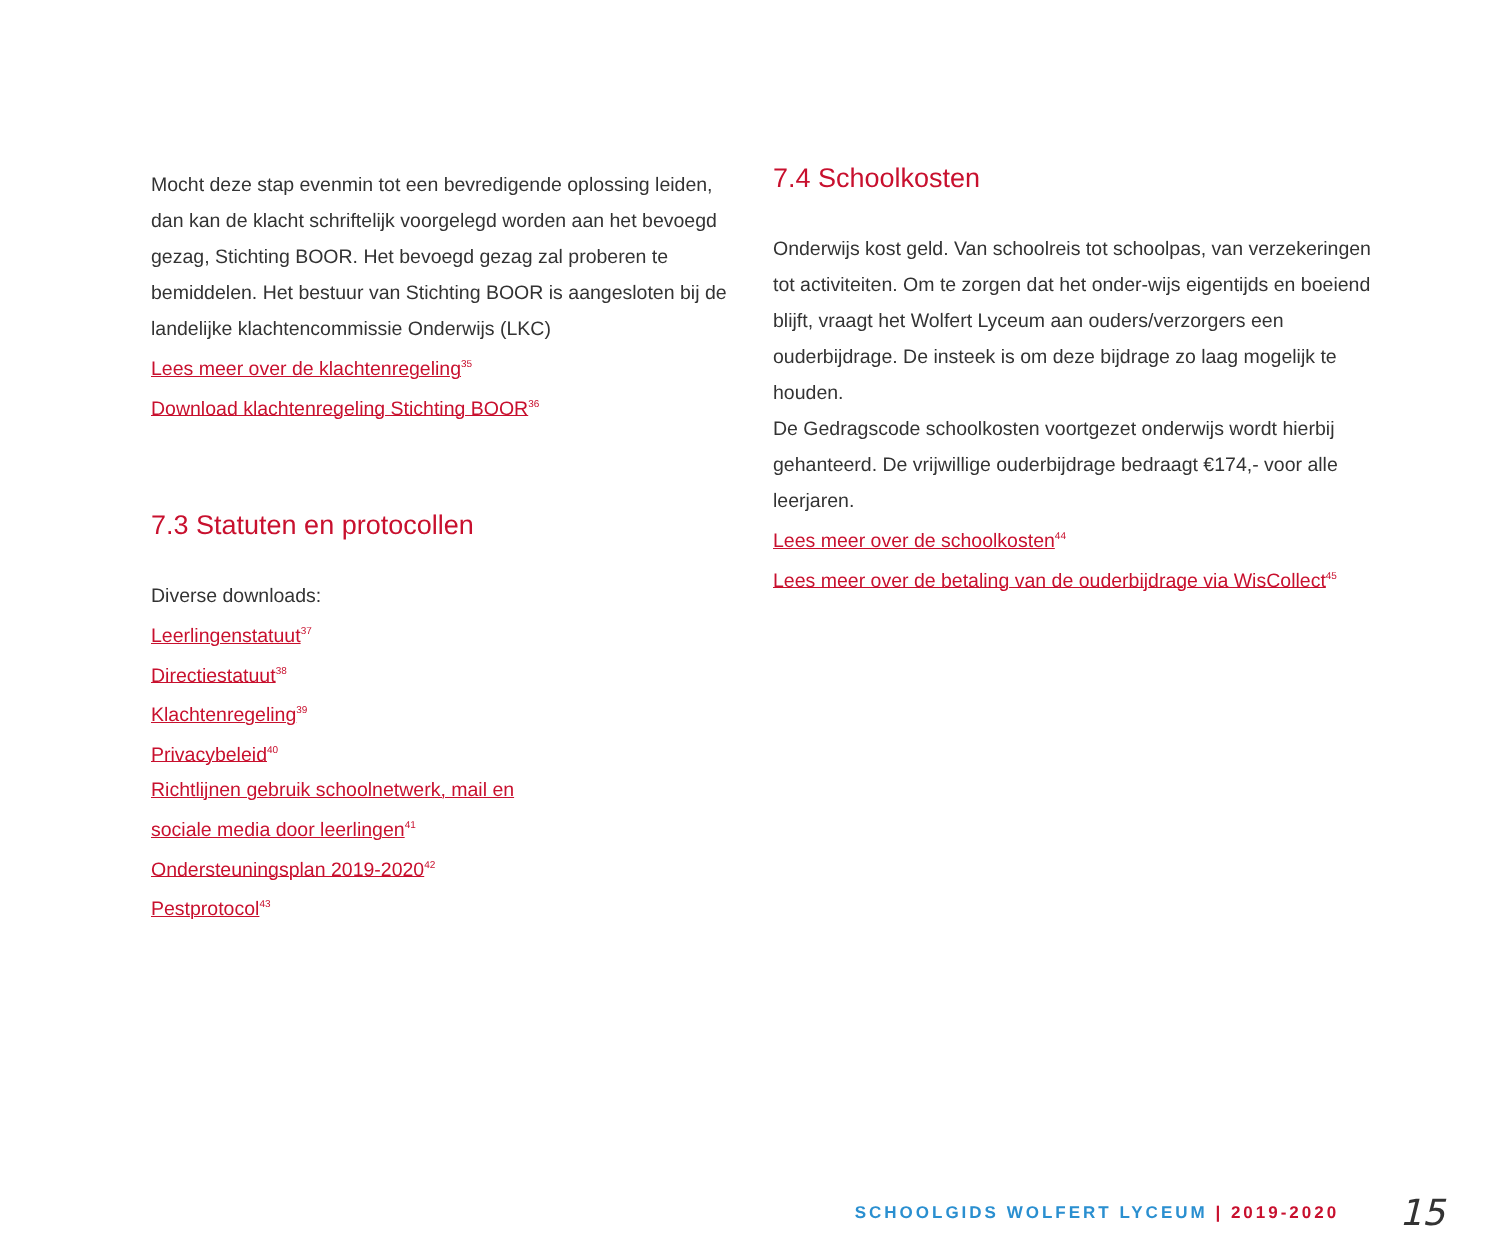Mocht deze stap evenmin tot een bevredigende oplossing leiden, dan kan de klacht schriftelijk voorgelegd worden aan het bevoegd gezag, Stichting BOOR. Het bevoegd gezag zal proberen te bemiddelen. Het bestuur van Stichting BOOR is aangesloten bij de landelijke klachtencommissie Onderwijs (LKC)
Lees meer over de klachtenregeling<sup>35</sup>
Download klachtenregeling Stichting BOOR<sup>36</sup>
7.3 Statuten en protocollen
Diverse downloads:
Leerlingenstatuut<sup>37</sup>
Directiestatuut<sup>38</sup>
Klachtenregeling<sup>39</sup>
Privacybeleid<sup>40</sup>
Richtlijnen gebruik schoolnetwerk, mail en
sociale media door leerlingen<sup>41</sup>
Ondersteuningsplan 2019-2020<sup>42</sup>
Pestprotocol<sup>43</sup>
7.4 Schoolkosten
Onderwijs kost geld. Van schoolreis tot schoolpas, van verzekeringen tot activiteiten. Om te zorgen dat het onder-wijs eigentijds en boeiend blijft, vraagt het Wolfert Lyceum aan ouders/verzorgers een ouderbijdrage. De insteek is om deze bijdrage zo laag mogelijk te houden.
De Gedragscode schoolkosten voortgezet onderwijs wordt hierbij gehanteerd. De vrijwillige ouderbijdrage bedraagt €174,- voor alle leerjaren.
Lees meer over de schoolkosten<sup>44</sup>
Lees meer over de betaling van de ouderbijdrage via WisCollect<sup>45</sup>
SCHOOLGIDS WOLFERT LYCEUM | 2019-2020 15